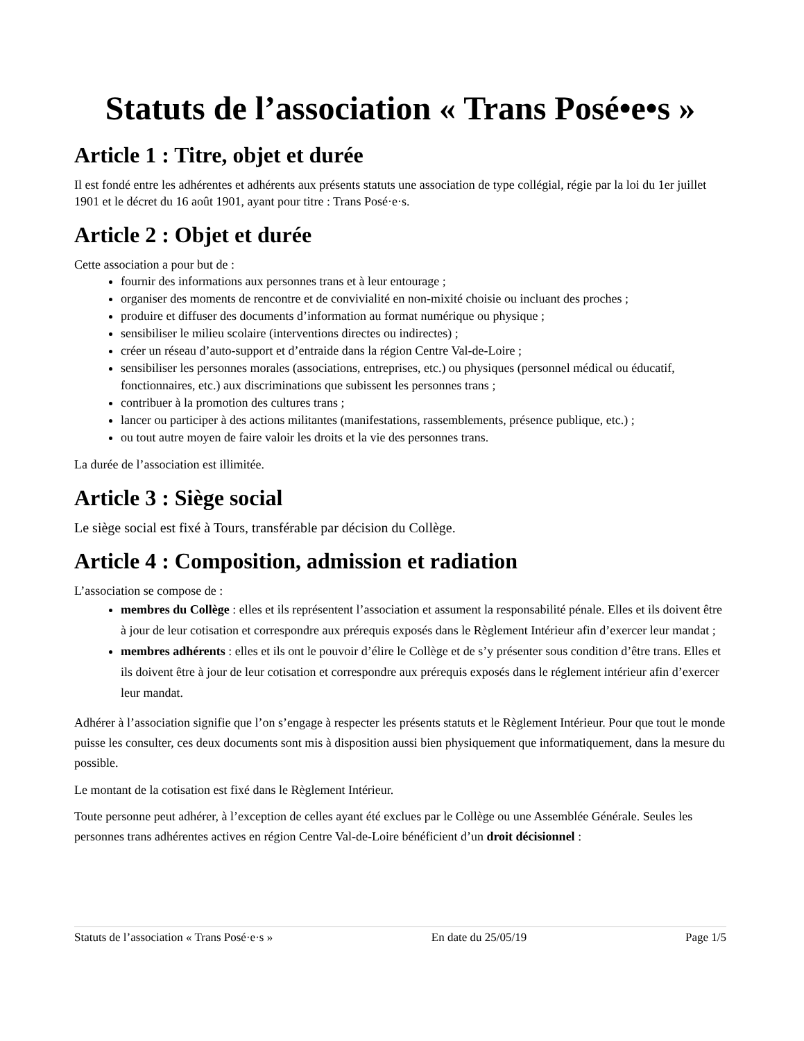Statuts de l’association « Trans Posé•e•s »
Article 1 : Titre, objet et durée
Il est fondé entre les adhérentes et adhérents aux présents statuts une association de type collégial, régie par la loi du 1er juillet 1901 et le décret du 16 août 1901, ayant pour titre : Trans Posé·e·s.
Article 2 : Objet et durée
Cette association a pour but de :
fournir des informations aux personnes trans et à leur entourage ;
organiser des moments de rencontre et de convivialité en non-mixité choisie ou incluant des proches ;
produire et diffuser des documents d’information au format numérique ou physique ;
sensibiliser le milieu scolaire (interventions directes ou indirectes) ;
créer un réseau d’auto-support et d’entraide dans la région Centre Val-de-Loire ;
sensibiliser les personnes morales (associations, entreprises, etc.) ou physiques (personnel médical ou éducatif, fonctionnaires, etc.) aux discriminations que subissent les personnes trans ;
contribuer à la promotion des cultures trans ;
lancer ou participer à des actions militantes (manifestations, rassemblements, présence publique, etc.) ;
ou tout autre moyen de faire valoir les droits et la vie des personnes trans.
La durée de l’association est illimitée.
Article 3 : Siège social
Le siège social est fixé à Tours, transférable par décision du Collège.
Article 4 : Composition, admission et radiation
L’association se compose de :
membres du Collège : elles et ils représentent l’association et assument la responsabilité pénale. Elles et ils doivent être à jour de leur cotisation et correspondre aux prérequis exposés dans le Règlement Intérieur afin d’exercer leur mandat ;
membres adhérents : elles et ils ont le pouvoir d’élire le Collège et de s’y présenter sous condition d’être trans. Elles et ils doivent être à jour de leur cotisation et correspondre aux prérequis exposés dans le réglement intérieur afin d’exercer leur mandat.
Adhérer à l’association signifie que l’on s’engage à respecter les présents statuts et le Règlement Intérieur. Pour que tout le monde puisse les consulter, ces deux documents sont mis à disposition aussi bien physiquement que informatiquement, dans la mesure du possible.
Le montant de la cotisation est fixé dans le Règlement Intérieur.
Toute personne peut adhérer, à l’exception de celles ayant été exclues par le Collège ou une Assemblée Générale. Seules les personnes trans adhérentes actives en région Centre Val-de-Loire bénéficient d’un droit décisionnel :
Statuts de l’association « Trans Posé·e·s » En date du 25/05/19 Page 1/5